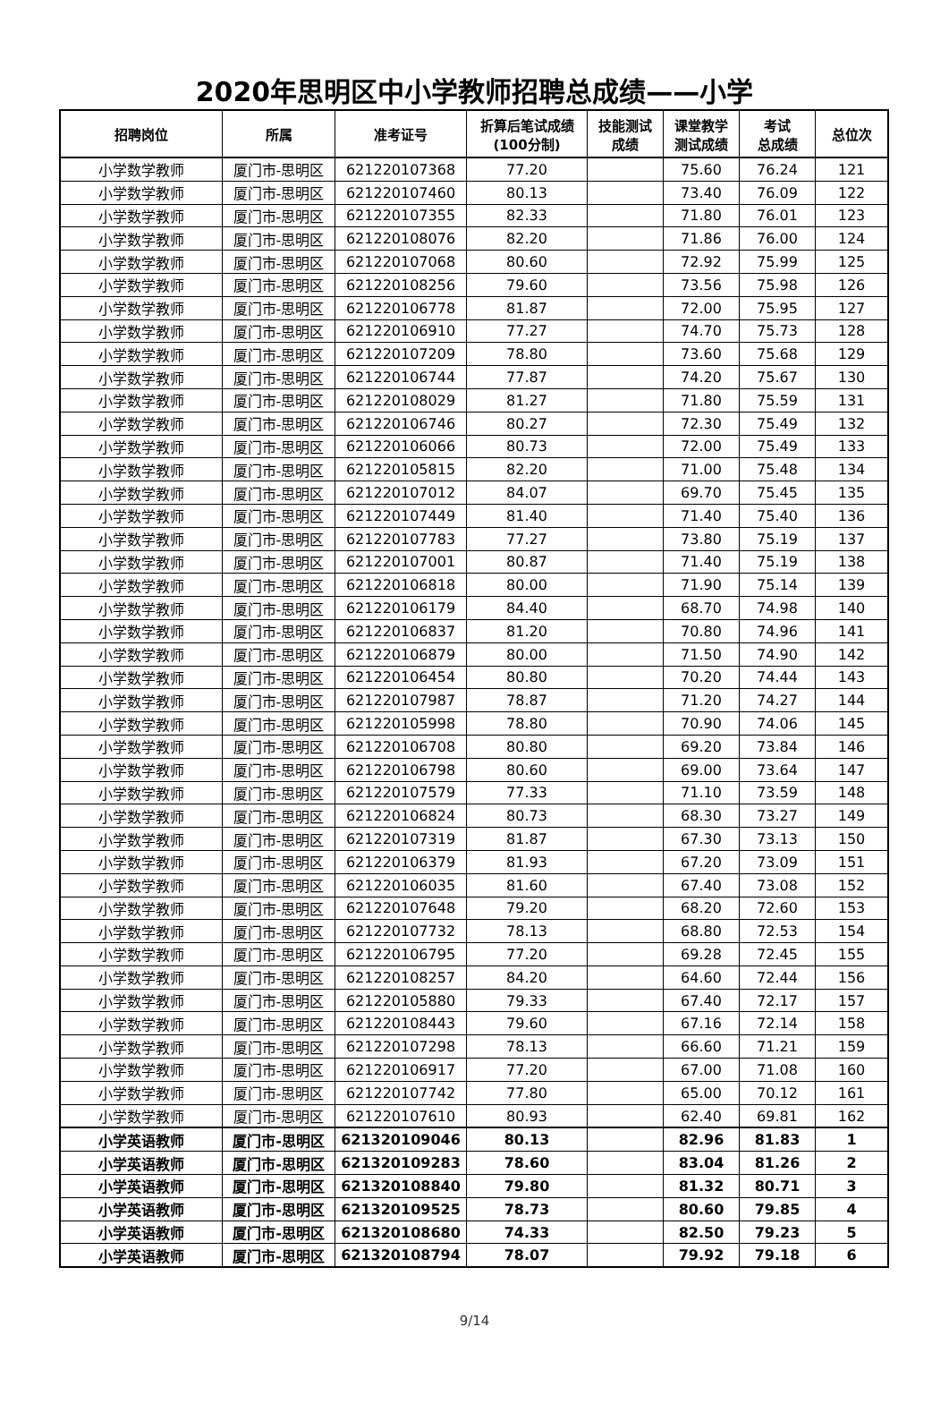2020年思明区中小学教师招聘总成绩——小学
| 招聘岗位 | 所属 | 准考证号 | 折算后笔试成绩 (100分制) | 技能测试 成绩 | 课堂教学 测试成绩 | 考试 总成绩 | 总位次 |
| --- | --- | --- | --- | --- | --- | --- | --- |
| 小学数学教师 | 厦门市-思明区 | 621220107368 | 77.20 | | 75.60 | 76.24 | 121 |
| 小学数学教师 | 厦门市-思明区 | 621220107460 | 80.13 | | 73.40 | 76.09 | 122 |
| 小学数学教师 | 厦门市-思明区 | 621220107355 | 82.33 | | 71.80 | 76.01 | 123 |
| 小学数学教师 | 厦门市-思明区 | 621220108076 | 82.20 | | 71.86 | 76.00 | 124 |
| 小学数学教师 | 厦门市-思明区 | 621220107068 | 80.60 | | 72.92 | 75.99 | 125 |
| 小学数学教师 | 厦门市-思明区 | 621220108256 | 79.60 | | 73.56 | 75.98 | 126 |
| 小学数学教师 | 厦门市-思明区 | 621220106778 | 81.87 | | 72.00 | 75.95 | 127 |
| 小学数学教师 | 厦门市-思明区 | 621220106910 | 77.27 | | 74.70 | 75.73 | 128 |
| 小学数学教师 | 厦门市-思明区 | 621220107209 | 78.80 | | 73.60 | 75.68 | 129 |
| 小学数学教师 | 厦门市-思明区 | 621220106744 | 77.87 | | 74.20 | 75.67 | 130 |
| 小学数学教师 | 厦门市-思明区 | 621220108029 | 81.27 | | 71.80 | 75.59 | 131 |
| 小学数学教师 | 厦门市-思明区 | 621220106746 | 80.27 | | 72.30 | 75.49 | 132 |
| 小学数学教师 | 厦门市-思明区 | 621220106066 | 80.73 | | 72.00 | 75.49 | 133 |
| 小学数学教师 | 厦门市-思明区 | 621220105815 | 82.20 | | 71.00 | 75.48 | 134 |
| 小学数学教师 | 厦门市-思明区 | 621220107012 | 84.07 | | 69.70 | 75.45 | 135 |
| 小学数学教师 | 厦门市-思明区 | 621220107449 | 81.40 | | 71.40 | 75.40 | 136 |
| 小学数学教师 | 厦门市-思明区 | 621220107783 | 77.27 | | 73.80 | 75.19 | 137 |
| 小学数学教师 | 厦门市-思明区 | 621220107001 | 80.87 | | 71.40 | 75.19 | 138 |
| 小学数学教师 | 厦门市-思明区 | 621220106818 | 80.00 | | 71.90 | 75.14 | 139 |
| 小学数学教师 | 厦门市-思明区 | 621220106179 | 84.40 | | 68.70 | 74.98 | 140 |
| 小学数学教师 | 厦门市-思明区 | 621220106837 | 81.20 | | 70.80 | 74.96 | 141 |
| 小学数学教师 | 厦门市-思明区 | 621220106879 | 80.00 | | 71.50 | 74.90 | 142 |
| 小学数学教师 | 厦门市-思明区 | 621220106454 | 80.80 | | 70.20 | 74.44 | 143 |
| 小学数学教师 | 厦门市-思明区 | 621220107987 | 78.87 | | 71.20 | 74.27 | 144 |
| 小学数学教师 | 厦门市-思明区 | 621220105998 | 78.80 | | 70.90 | 74.06 | 145 |
| 小学数学教师 | 厦门市-思明区 | 621220106708 | 80.80 | | 69.20 | 73.84 | 146 |
| 小学数学教师 | 厦门市-思明区 | 621220106798 | 80.60 | | 69.00 | 73.64 | 147 |
| 小学数学教师 | 厦门市-思明区 | 621220107579 | 77.33 | | 71.10 | 73.59 | 148 |
| 小学数学教师 | 厦门市-思明区 | 621220106824 | 80.73 | | 68.30 | 73.27 | 149 |
| 小学数学教师 | 厦门市-思明区 | 621220107319 | 81.87 | | 67.30 | 73.13 | 150 |
| 小学数学教师 | 厦门市-思明区 | 621220106379 | 81.93 | | 67.20 | 73.09 | 151 |
| 小学数学教师 | 厦门市-思明区 | 621220106035 | 81.60 | | 67.40 | 73.08 | 152 |
| 小学数学教师 | 厦门市-思明区 | 621220107648 | 79.20 | | 68.20 | 72.60 | 153 |
| 小学数学教师 | 厦门市-思明区 | 621220107732 | 78.13 | | 68.80 | 72.53 | 154 |
| 小学数学教师 | 厦门市-思明区 | 621220106795 | 77.20 | | 69.28 | 72.45 | 155 |
| 小学数学教师 | 厦门市-思明区 | 621220108257 | 84.20 | | 64.60 | 72.44 | 156 |
| 小学数学教师 | 厦门市-思明区 | 621220105880 | 79.33 | | 67.40 | 72.17 | 157 |
| 小学数学教师 | 厦门市-思明区 | 621220108443 | 79.60 | | 67.16 | 72.14 | 158 |
| 小学数学教师 | 厦门市-思明区 | 621220107298 | 78.13 | | 66.60 | 71.21 | 159 |
| 小学数学教师 | 厦门市-思明区 | 621220106917 | 77.20 | | 67.00 | 71.08 | 160 |
| 小学数学教师 | 厦门市-思明区 | 621220107742 | 77.80 | | 65.00 | 70.12 | 161 |
| 小学数学教师 | 厦门市-思明区 | 621220107610 | 80.93 | | 62.40 | 69.81 | 162 |
| 小学英语教师 | 厦门市-思明区 | 621320109046 | 80.13 | | 82.96 | 81.83 | 1 |
| 小学英语教师 | 厦门市-思明区 | 621320109283 | 78.60 | | 83.04 | 81.26 | 2 |
| 小学英语教师 | 厦门市-思明区 | 621320108840 | 79.80 | | 81.32 | 80.71 | 3 |
| 小学英语教师 | 厦门市-思明区 | 621320109525 | 78.73 | | 80.60 | 79.85 | 4 |
| 小学英语教师 | 厦门市-思明区 | 621320108680 | 74.33 | | 82.50 | 79.23 | 5 |
| 小学英语教师 | 厦门市-思明区 | 621320108794 | 78.07 | | 79.92 | 79.18 | 6 |
9/14